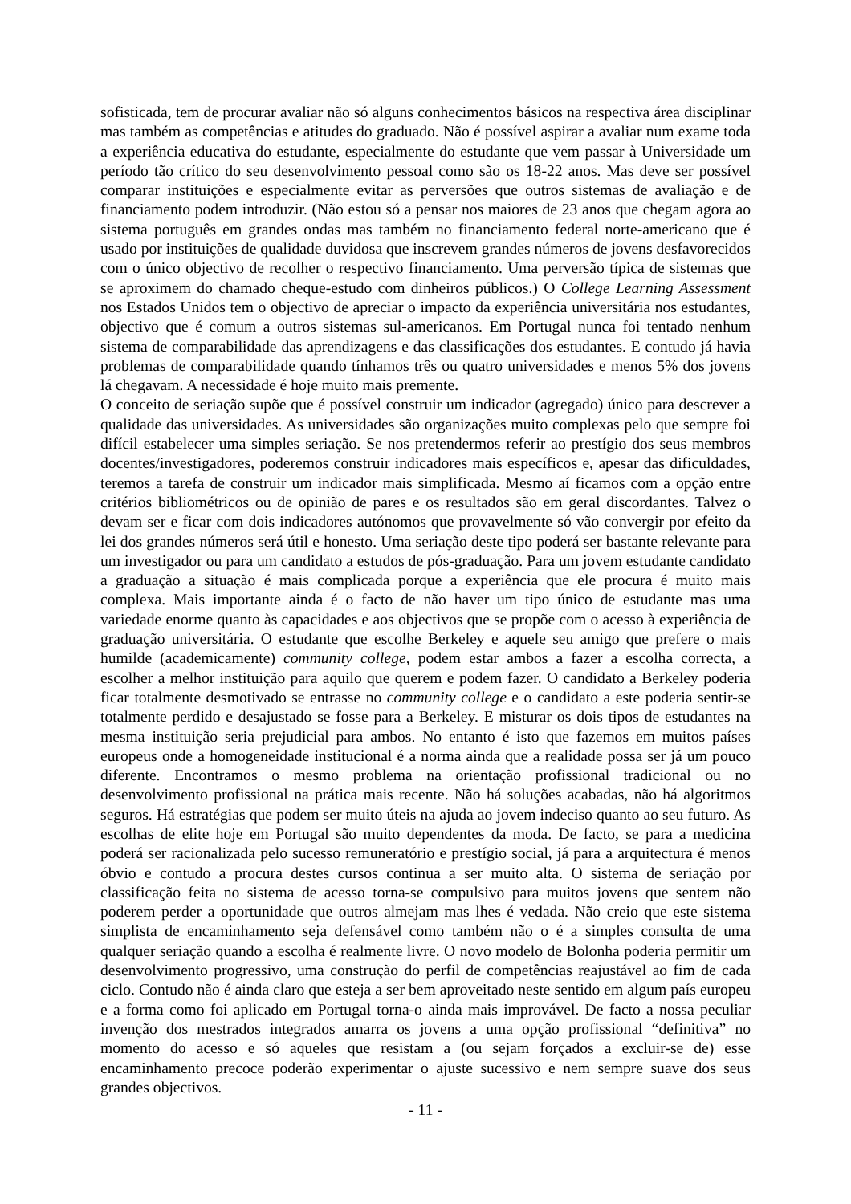sofisticada, tem de procurar avaliar não só alguns conhecimentos básicos na respectiva área disciplinar mas também as competências e atitudes do graduado. Não é possível aspirar a avaliar num exame toda a experiência educativa do estudante, especialmente do estudante que vem passar à Universidade um período tão crítico do seu desenvolvimento pessoal como são os 18-22 anos. Mas deve ser possível comparar instituições e especialmente evitar as perversões que outros sistemas de avaliação e de financiamento podem introduzir. (Não estou só a pensar nos maiores de 23 anos que chegam agora ao sistema português em grandes ondas mas também no financiamento federal norte-americano que é usado por instituições de qualidade duvidosa que inscrevem grandes números de jovens desfavorecidos com o único objectivo de recolher o respectivo financiamento. Uma perversão típica de sistemas que se aproximem do chamado cheque-estudo com dinheiros públicos.) O College Learning Assessment nos Estados Unidos tem o objectivo de apreciar o impacto da experiência universitária nos estudantes, objectivo que é comum a outros sistemas sul-americanos. Em Portugal nunca foi tentado nenhum sistema de comparabilidade das aprendizagens e das classificações dos estudantes. E contudo já havia problemas de comparabilidade quando tínhamos três ou quatro universidades e menos 5% dos jovens lá chegavam. A necessidade é hoje muito mais premente.
O conceito de seriação supõe que é possível construir um indicador (agregado) único para descrever a qualidade das universidades. As universidades são organizações muito complexas pelo que sempre foi difícil estabelecer uma simples seriação. Se nos pretendermos referir ao prestígio dos seus membros docentes/investigadores, poderemos construir indicadores mais específicos e, apesar das dificuldades, teremos a tarefa de construir um indicador mais simplificada. Mesmo aí ficamos com a opção entre critérios bibliométricos ou de opinião de pares e os resultados são em geral discordantes. Talvez o devam ser e ficar com dois indicadores autónomos que provavelmente só vão convergir por efeito da lei dos grandes números será útil e honesto. Uma seriação deste tipo poderá ser bastante relevante para um investigador ou para um candidato a estudos de pós-graduação. Para um jovem estudante candidato a graduação a situação é mais complicada porque a experiência que ele procura é muito mais complexa. Mais importante ainda é o facto de não haver um tipo único de estudante mas uma variedade enorme quanto às capacidades e aos objectivos que se propõe com o acesso à experiência de graduação universitária. O estudante que escolhe Berkeley e aquele seu amigo que prefere o mais humilde (academicamente) community college, podem estar ambos a fazer a escolha correcta, a escolher a melhor instituição para aquilo que querem e podem fazer. O candidato a Berkeley poderia ficar totalmente desmotivado se entrasse no community college e o candidato a este poderia sentir-se totalmente perdido e desajustado se fosse para a Berkeley. E misturar os dois tipos de estudantes na mesma instituição seria prejudicial para ambos. No entanto é isto que fazemos em muitos países europeus onde a homogeneidade institucional é a norma ainda que a realidade possa ser já um pouco diferente. Encontramos o mesmo problema na orientação profissional tradicional ou no desenvolvimento profissional na prática mais recente. Não há soluções acabadas, não há algoritmos seguros. Há estratégias que podem ser muito úteis na ajuda ao jovem indeciso quanto ao seu futuro. As escolhas de elite hoje em Portugal são muito dependentes da moda. De facto, se para a medicina poderá ser racionalizada pelo sucesso remuneratório e prestígio social, já para a arquitectura é menos óbvio e contudo a procura destes cursos continua a ser muito alta. O sistema de seriação por classificação feita no sistema de acesso torna-se compulsivo para muitos jovens que sentem não poderem perder a oportunidade que outros almejam mas lhes é vedada. Não creio que este sistema simplista de encaminhamento seja defensável como também não o é a simples consulta de uma qualquer seriação quando a escolha é realmente livre. O novo modelo de Bolonha poderia permitir um desenvolvimento progressivo, uma construção do perfil de competências reajustável ao fim de cada ciclo. Contudo não é ainda claro que esteja a ser bem aproveitado neste sentido em algum país europeu e a forma como foi aplicado em Portugal torna-o ainda mais improvável. De facto a nossa peculiar invenção dos mestrados integrados amarra os jovens a uma opção profissional “definitiva” no momento do acesso e só aqueles que resistam a (ou sejam forçados a excluir-se de) esse encaminhamento precoce poderão experimentar o ajuste sucessivo e nem sempre suave dos seus grandes objectivos.
- 11 -